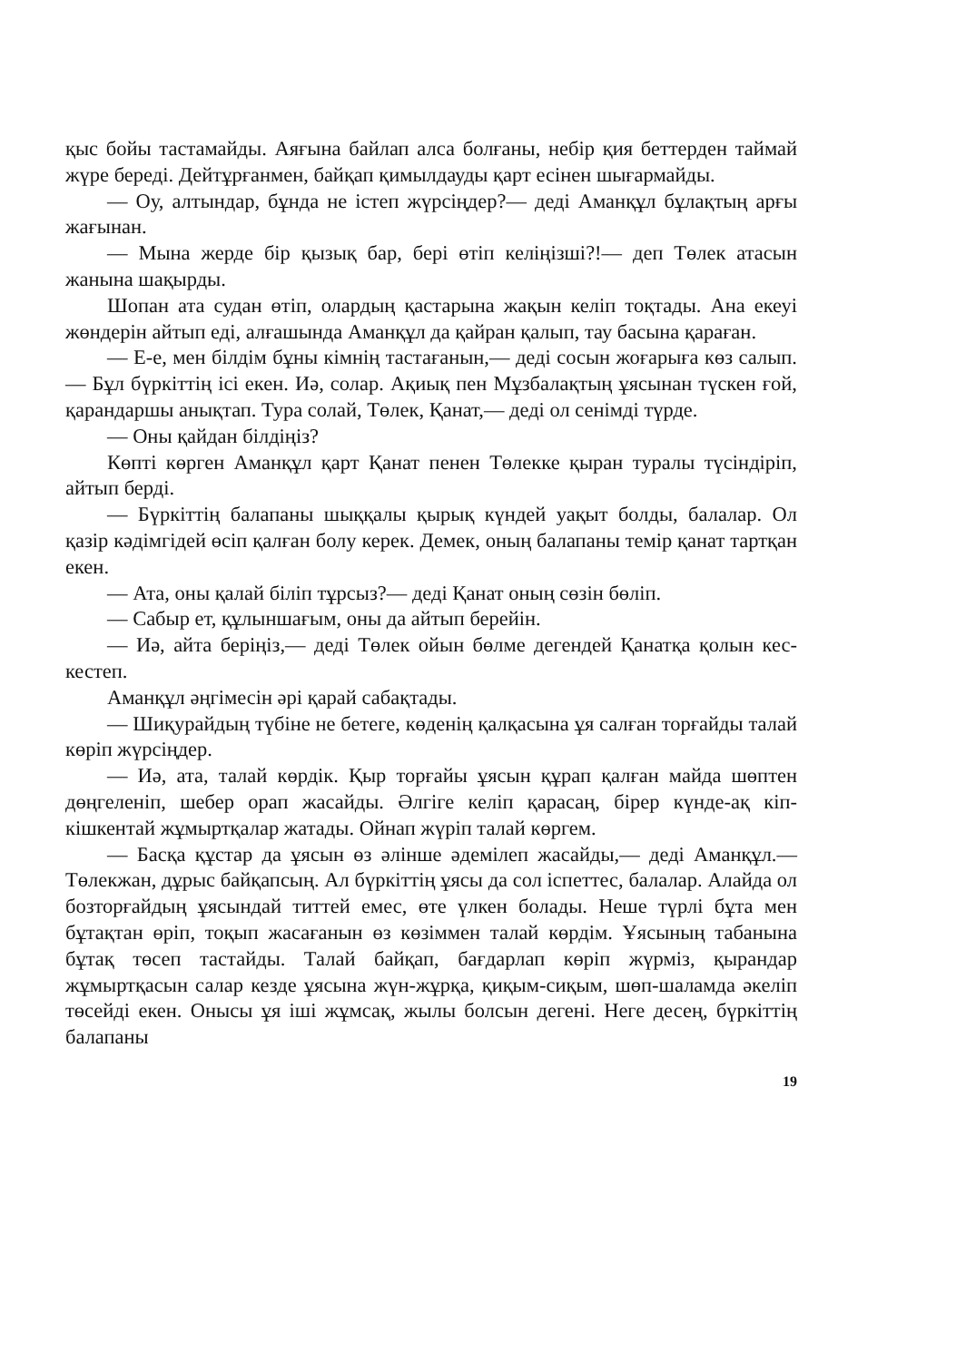қыс бойы тастамайды. Аяғына байлап алса болғаны, небір қия беттерден таймай жүре береді. Дейтұрғанмен, байқап қимылдауды қарт есінен шығармайды.
— Оу, алтындар, бұнда не істеп жүрсіңдер?— деді Аманқұл бұлақтың арғы жағынан.
— Мына жерде бір қызық бар, бері өтіп келіңізші?!— деп Төлек атасын жанына шақырды.
Шопан ата судан өтіп, олардың қастарына жақын келіп тоқтады. Ана екеуі жөндерін айтып еді, алғашында Аманқұл да қайран қалып, тау басына қараған.
— Е-е, мен білдім бұны кімнің тастағанын,— деді сосын жоғарыға көз салып.— Бұл бүркіттің ісі екен. Иә, солар. Ақиық пен Мұзбалақтың ұясынан түскен ғой, қарандаршы анықтап. Тура солай, Төлек, Қанат,— деді ол сенімді түрде.
— Оны қайдан білдіңіз?
Көпті көрген Аманқұл қарт Қанат пенен Төлекке қыран туралы түсіндіріп, айтып берді.
— Бүркіттің балапаны шыққалы қырық күндей уақыт болды, балалар. Ол қазір кәдімгідей өсіп қалған болу керек. Демек, оның балапаны темір қанат тартқан екен.
— Ата, оны қалай біліп тұрсыз?— деді Қанат оның сөзін бөліп.
— Сабыр ет, құлыншағым, оны да айтып берейін.
— Иә, айта беріңіз,— деді Төлек ойын бөлме дегендей Қанатқа қолын кес-кестеп.
Аманқұл әңгімесін әрі қарай сабақтады.
— Шиқурайдың түбіне не бетеге, көденің қалқасына ұя салған торғайды талай көріп жүрсіңдер.
— Иә, ата, талай көрдік. Қыр торғайы ұясын құрап қалған майда шөптен дөңгеленіп, шебер орап жасайды. Әлгіге келіп қарасаң, бірер күнде-ақ кіп-кішкентай жұмыртқалар жатады. Ойнап жүріп талай көргем.
— Басқа құстар да ұясын өз әлінше әдемілеп жасайды,— деді Аманқұл.— Төлекжан, дұрыс байқапсың. Ал бүркіттің ұясы да сол іспеттес, балалар. Алайда ол бозторғайдың ұясындай титтей емес, өте үлкен болады. Неше түрлі бұта мен бұтақтан өріп, тоқып жасағанын өз көзіммен талай көрдім. Ұясының табанына бұтақ төсеп тастайды. Талай байқап, бағдарлап көріп жүрміз, қырандар жұмыртқасын салар кезде ұясына жүн-жұрқа, қиқым-сиқым, шөп-шаламда әкеліп төсейді екен. Онысы ұя іші жұмсақ, жылы болсын дегені. Неге десең, бүркіттің балапаны
19